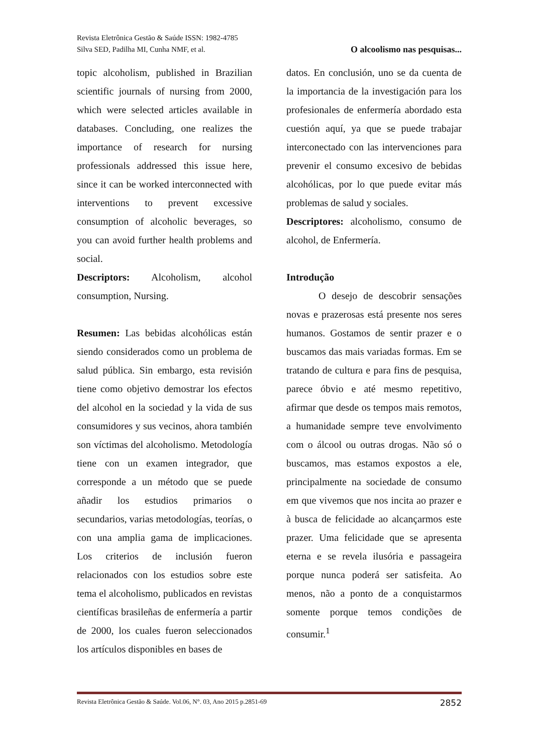Revista Eletrônica Gestão & Saúde ISSN: 1982-4785
Silva SED, Padilha MI, Cunha NMF, et al. O alcoolismo nas pesquisas...
topic alcoholism, published in Brazilian scientific journals of nursing from 2000, which were selected articles available in databases. Concluding, one realizes the importance of research for nursing professionals addressed this issue here, since it can be worked interconnected with interventions to prevent excessive consumption of alcoholic beverages, so you can avoid further health problems and social.
Descriptors: Alcoholism, alcohol consumption, Nursing.
Resumen: Las bebidas alcohólicas están siendo considerados como un problema de salud pública. Sin embargo, esta revisión tiene como objetivo demostrar los efectos del alcohol en la sociedad y la vida de sus consumidores y sus vecinos, ahora también son víctimas del alcoholismo. Metodología tiene con un examen integrador, que corresponde a un método que se puede añadir los estudios primarios o secundarios, varias metodologías, teorías, o con una amplia gama de implicaciones. Los criterios de inclusión fueron relacionados con los estudios sobre este tema el alcoholismo, publicados en revistas científicas brasileñas de enfermería a partir de 2000, los cuales fueron seleccionados los artículos disponibles en bases de
datos. En conclusión, uno se da cuenta de la importancia de la investigación para los profesionales de enfermería abordado esta cuestión aquí, ya que se puede trabajar interconectado con las intervenciones para prevenir el consumo excesivo de bebidas alcohólicas, por lo que puede evitar más problemas de salud y sociales.
Descriptores: alcoholismo, consumo de alcohol, de Enfermería.
Introdução
O desejo de descobrir sensações novas e prazerosas está presente nos seres humanos. Gostamos de sentir prazer e o buscamos das mais variadas formas. Em se tratando de cultura e para fins de pesquisa, parece óbvio e até mesmo repetitivo, afirmar que desde os tempos mais remotos, a humanidade sempre teve envolvimento com o álcool ou outras drogas. Não só o buscamos, mas estamos expostos a ele, principalmente na sociedade de consumo em que vivemos que nos incita ao prazer e à busca de felicidade ao alcançarmos este prazer. Uma felicidade que se apresenta eterna e se revela ilusória e passageira porque nunca poderá ser satisfeita. Ao menos, não a ponto de a conquistarmos somente porque temos condições de consumir.<sup>1</sup>
Revista Eletrônica Gestão & Saúde. Vol.06, N°. 03, Ano 2015 p.2851-69 2852